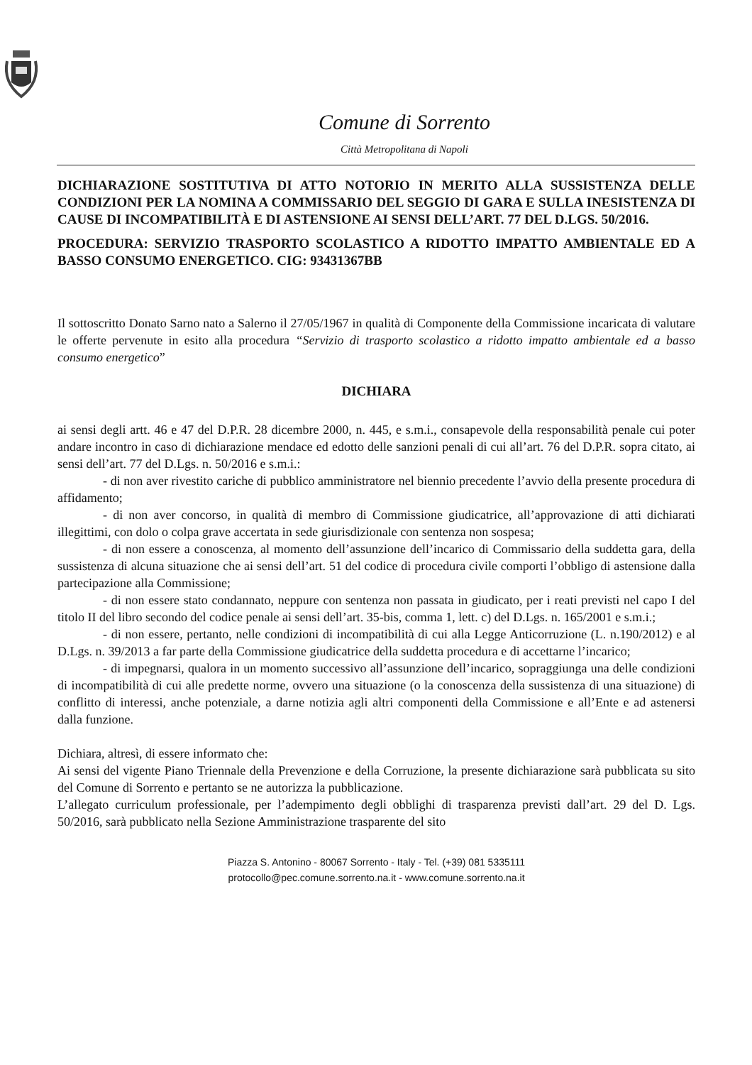Comune di Sorrento
Città Metropolitana di Napoli
DICHIARAZIONE SOSTITUTIVA DI ATTO NOTORIO IN MERITO ALLA SUSSISTENZA DELLE CONDIZIONI PER LA NOMINA A COMMISSARIO DEL SEGGIO DI GARA E SULLA INESISTENZA DI CAUSE DI INCOMPATIBILITÀ E DI ASTENSIONE AI SENSI DELL’ART. 77 DEL D.LGS. 50/2016.
PROCEDURA: SERVIZIO TRASPORTO SCOLASTICO A RIDOTTO IMPATTO AMBIENTALE ED A BASSO CONSUMO ENERGETICO. CIG: 93431367BB
Il sottoscritto Donato Sarno nato a Salerno il 27/05/1967 in qualità di Componente della Commissione incaricata di valutare le offerte pervenute in esito alla procedura “Servizio di trasporto scolastico a ridotto impatto ambientale ed a basso consumo energetico”
DICHIARA
ai sensi degli artt. 46 e 47 del D.P.R. 28 dicembre 2000, n. 445, e s.m.i., consapevole della responsabilità penale cui poter andare incontro in caso di dichiarazione mendace ed edotto delle sanzioni penali di cui all’art. 76 del D.P.R. sopra citato, ai sensi dell’art. 77 del D.Lgs. n. 50/2016 e s.m.i.:
- di non aver rivestito cariche di pubblico amministratore nel biennio precedente l’avvio della presente procedura di affidamento;
- di non aver concorso, in qualità di membro di Commissione giudicatrice, all’approvazione di atti dichiarati illegittimi, con dolo o colpa grave accertata in sede giurisdizionale con sentenza non sospesa;
- di non essere a conoscenza, al momento dell’assunzione dell’incarico di Commissario della suddetta gara, della sussistenza di alcuna situazione che ai sensi dell’art. 51 del codice di procedura civile comporti l’obbligo di astensione dalla partecipazione alla Commissione;
- di non essere stato condannato, neppure con sentenza non passata in giudicato, per i reati previsti nel capo I del titolo II del libro secondo del codice penale ai sensi dell’art. 35-bis, comma 1, lett. c) del D.Lgs. n. 165/2001 e s.m.i.;
- di non essere, pertanto, nelle condizioni di incompatibilità di cui alla Legge Anticorruzione (L. n.190/2012) e al D.Lgs. n. 39/2013 a far parte della Commissione giudicatrice della suddetta procedura e di accettarne l’incarico;
- di impegnarsi, qualora in un momento successivo all’assunzione dell’incarico, sopraggiunga una delle condizioni di incompatibilità di cui alle predette norme, ovvero una situazione (o la conoscenza della sussistenza di una situazione) di conflitto di interessi, anche potenziale, a darne notizia agli altri componenti della Commissione e all’Ente e ad astenersi dalla funzione.
Dichiara, altresì, di essere informato che:
Ai sensi del vigente Piano Triennale della Prevenzione e della Corruzione, la presente dichiarazione sarà pubblicata su sito del Comune di Sorrento e pertanto se ne autorizza la pubblicazione.
L’allegato curriculum professionale, per l’adempimento degli obblighi di trasparenza previsti dall’art. 29 del D. Lgs. 50/2016, sarà pubblicato nella Sezione Amministrazione trasparente del sito
Piazza S. Antonino - 80067 Sorrento - Italy - Tel. (+39) 081 5335111
protocollo@pec.comune.sorrento.na.it - www.comune.sorrento.na.it